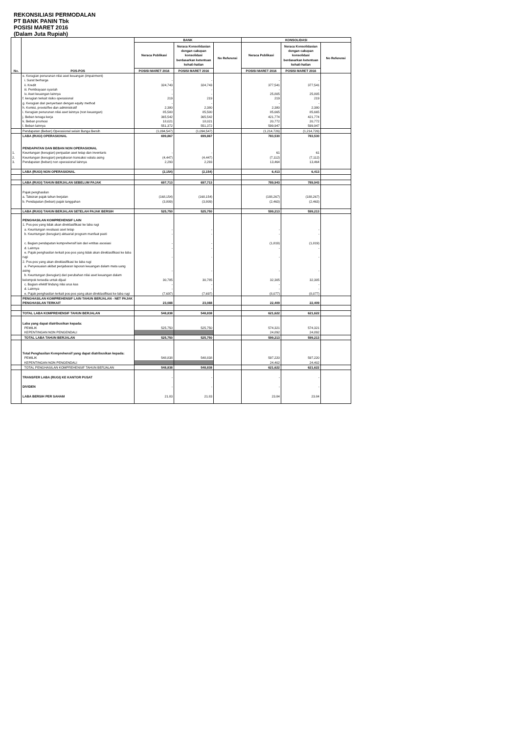REKONSILIASI PERMODALAN
PT BANK PANIN Tbk
POSISI MARET 2016
(Dalam Juta Rupiah)
| No. | POS-POS | BANK | | | KONSOLIDASI | | |
| --- | --- | --- | --- | --- | --- | --- | --- |
| | | Neraca Publikasi | Neraca Konsolidasian dengan cakupan konsolidasi berdasarkan ketentuan kehati-hatian | No Referensi | Neraca Publikasi | Neraca Konsolidasian dengan cakupan konsolidasi berdasarkan ketentuan kehati-hatian | No Referensi |
| | | POSISI MARET 2016 | POSISI MARET 2016 | | POSISI MARET 2016 | POSISI MARET 2016 | |
| | e. Kerugian penurunan nilai aset keuangan (impairment) | | | | | | |
| | i. Surat berharga | - | - | | - | - | |
| | ii. Kredit | 324,743 | 324,743 | | 377,541 | 377,541 | |
| | iii. Pembiayaan syariah | - | - | | - | - | |
| | iv. Aset keuangan lainnya | - | - | | 25,805 | 25,805 | |
| | f. kerugian terkait risiko operasional | 219 | 219 | | 219 | 219 | |
| | g. Kerugian dari penyertaan dengan equity method | - | - | | - | - | |
| | h. Komisi, provisi/fee dan administratif | 2,380 | 2,380 | | 2,380 | 2,380 | |
| | i. Kerugian penurunan nilai aset lainnya (non keuangan) | 85,500 | 85,500 | | 85,665 | 85,665 | |
| | j. Beban tenaga kerja | 365,542 | 365,542 | | 421,774 | 421,774 | |
| | k. Beban promosi | 18,021 | 18,021 | | 20,772 | 20,772 | |
| | l. Beban lainnya | 551,372 | 551,372 | | 599,947 | 599,947 | |
| | Pendapatan (Beban) Operasional selain Bunga Bersih | (1,094,547) | (1,094,547) | | (1,214,726) | (1,214,726) | |
| | LABA (RUGI) OPERASIONAL | 699,867 | 699,867 | | 783,530 | 783,530 | |
| | PENDAPATAN DAN BEBAN NON OPERASIONAL | | | | | | |
| 1. | Keuntungan (kerugian) penjualan aset tetap dan inventaris | - | - | | 61 | 61 | |
| 2. | Keuntungan (kerugian) penjabaran transaksi valuta asing | (4,447) | (4,447) | | (7,112) | (7,112) | |
| 3. | Pendapatan (beban) non operasional lainnya | 2,293 | 2,293 | | 13,464 | 13,464 | |
| | LABA (RUGI) NON OPERASIONAL | (2,154) | (2,154) | | 6,413 | 6,413 | |
| | LABA (RUGI) TAHUN BERJALAN SEBELUM PAJAK | 697,713 | 697,713 | | 789,943 | 789,943 | |
| | Pajak penghasilan | | | | | | |
| | a. Taksiran pajak tahun berjalan | (168,154) | (168,154) | | (188,267) | (188,267) | |
| | b. Pendapatan (beban) pajak tangguhan | (3,809) | (3,809) | | (2,463) | (2,463) | |
| | LABA (RUGI) TAHUN BERJALAN SETELAH PAJAK BERSIH | 525,750 | 525,750 | | 599,213 | 599,213 | |
| | PENGHASILAN KOMPREHENSIF LAIN | | | | | | |
| | 1. Pos-pos yang tidak akan direklasifikasi ke laba rugi | | | | | | |
| | a. Keuntungan revaluasi aset tetap | - | - | | - | - | |
| | b. Keuntungan (kerugian) aktuarial program manfaat pasti | - | - | | - | - | |
| | c. Bagian pendapatan komprehensif lain dari entitas asosiasi | - | - | | (1,819) | (1,819) | |
| | d. Lainnya | - | - | | - | - | |
| | e. Pajak penghasilan terkait pos-pos yang tidak akan direklasifikasi ke laba rugi | - | - | | - | - | |
| | 2. Pos-pos yang akan direklasifikasi ke laba rugi | | | | | | |
| | a. Penyesuaian akibat penjabaran laporan keuangan dalam mata uang asing | - | - | | - | - | |
| | b. Keuntungan (kerugian) dari perubahan nilai aset keuangan dalam kelompok tersedia untuk dijual | 30,785 | 30,785 | | 32,305 | 32,305 | |
| | c. Bagian efektif lindung nilai arus kas | - | - | | - | - | |
| | d. Lainnya | - | - | | - | - | |
| | e. Pajak penghasilan terkait pos-pos yang akan direklasifikasi ke laba rugi | (7,697) | (7,697) | | (8,077) | (8,077) | |
| | PENGHASILAN KOMPREHENSIF LAIN TAHUN BERJALAN - NET PAJAK PENGHASILAN TERKAIT | 23,088 | 23,088 | | 22,409 | 22,409 | |
| | TOTAL LABA KOMPREHENSIF TAHUN BERJALAN | 548,838 | 548,838 | | 621,622 | 621,622 | |
| | Laba yang dapat diatribusikan kepada: | | | | | | |
| | PEMILIK | 525,750 | 525,750 | | 574,321 | 574,321 | |
| | KEPENTINGAN NON PENGENDALI | | | | 24,892 | 24,892 | |
| | TOTAL LABA TAHUN BERJALAN | 525,750 | 525,750 | | 599,213 | 599,213 | |
| | Total Penghasilan Komprehensif yang dapat diatribusikan kepada: | | | | | | |
| | PEMILIK | 548,838 | 548,838 | | 597,220 | 597,220 | |
| | KEPENTINGAN NON PENGENDALI | | | | 24,402 | 24,402 | |
| | TOTAL PENGHASILAN KOMPREHENSIF TAHUN BERJALAN | 548,838 | 548,838 | | 621,622 | 621,622 | |
| | TRANSFER LABA (RUGI) KE KANTOR PUSAT | - | - | | - | - | |
| | DIVIDEN | - | - | | - | - | |
| | LABA BERSIH PER SAHAM | 21.83 | 21.83 | | 23.84 | 23.84 | |